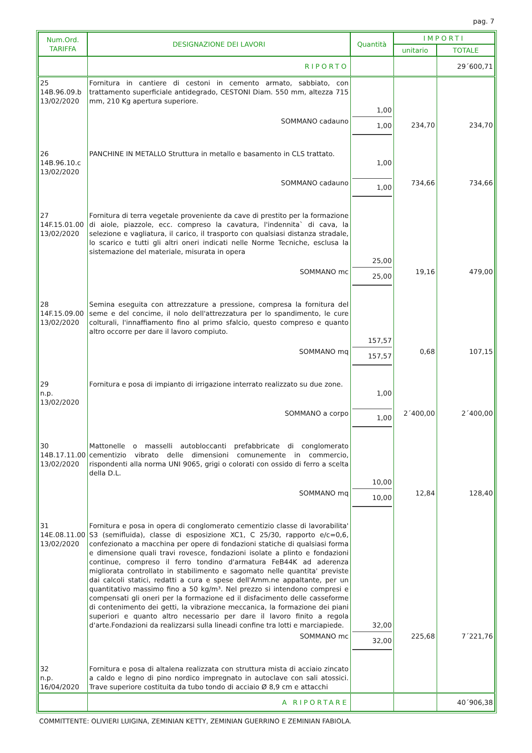pag. 7
| Num.Ord. TARIFFA | DESIGNAZIONE DEI LAVORI | Quantità | IMPORTI | |
| --- | --- | --- | --- | --- |
| | | | unitario | TOTALE |
| | RIPORTO | | | 29´600,71 |
| 25 14B.96.09.b 13/02/2020 | Fornitura in cantiere di cestoni in cemento armato, sabbiato, con trattamento superficiale antidegrado, CESTONI Diam. 550 mm, altezza 715 mm, 210 Kg apertura superiore. | 1,00 | | |
| | SOMMANO cadauno | 1,00 | 234,70 | 234,70 |
| 26 14B.96.10.c 13/02/2020 | PANCHINE IN METALLO Struttura in metallo e basamento in CLS trattato. | 1,00 | | |
| | SOMMANO cadauno | 1,00 | 734,66 | 734,66 |
| 27 14F.15.01.00 13/02/2020 | Fornitura di terra vegetale proveniente da cave di prestito per la formazione di aiole, piazzole, ecc. compreso la cavatura, l'indennita` di cava, la selezione e vagliatura, il carico, il trasporto con qualsiasi distanza stradale, lo scarico e tutti gli altri oneri indicati nelle Norme Tecniche, esclusa la sistemazione del materiale, misurata in opera | 25,00 | | |
| | SOMMANO mc | 25,00 | 19,16 | 479,00 |
| 28 14F.15.09.00 13/02/2020 | Semina eseguita con attrezzature a pressione, compresa la fornitura del seme e del concime, il nolo dell'attrezzatura per lo spandimento, le cure colturali, l'innaffiamento fino al primo sfalcio, questo compreso e quanto altro occorre per dare il lavoro compiuto. | 157,57 | | |
| | SOMMANO mq | 157,57 | 0,68 | 107,15 |
| 29 n.p. 13/02/2020 | Fornitura e posa di impianto di irrigazione interrato realizzato su due zone. | 1,00 | | |
| | SOMMANO a corpo | 1,00 | 2´400,00 | 2´400,00 |
| 30 14B.17.11.00 13/02/2020 | Mattonelle o masselli autobloccanti prefabbricate di conglomerato cementizio vibrato delle dimensioni comunemente in commercio, rispondenti alla norma UNI 9065, grigi o colorati con ossido di ferro a scelta della D.L. | 10,00 | | |
| | SOMMANO mq | 10,00 | 12,84 | 128,40 |
| 31 14E.08.11.00 13/02/2020 | Fornitura e posa in opera di conglomerato cementizio classe di lavorabilita' S3 (semifluida), classe di esposizione XC1, C 25/30, rapporto e/c=0,6, confezionato a macchina per opere di fondazioni statiche di qualsiasi forma e dimensione quali travi rovesce, fondazioni isolate a plinto e fondazioni continue, compreso il ferro tondino d'armatura FeB44K ad aderenza migliorata controllato in stabilimento e sagomato nelle quantita' previste dai calcoli statici, redatti a cura e spese dell'Amm.ne appaltante, per un quantitativo massimo fino a 50 kg/m³. Nel prezzo si intendono compresi e compensati gli oneri per la formazione ed il disfacimento delle casseforme di contenimento dei getti, la vibrazione meccanica, la formazione dei piani superiori e quanto altro necessario per dare il lavoro finito a regola d'arte.Fondazioni da realizzarsi sulla lineadi confine tra lotti e marciapiede. | 32,00 | | |
| | SOMMANO mc | 32,00 | 225,68 | 7´221,76 |
| 32 n.p. 16/04/2020 | Fornitura e posa di altalena realizzata con struttura mista di acciaio zincato a caldo e legno di pino nordico impregnato in autoclave con sali atossici. Trave superiore costituita da tubo tondo di acciaio Ø 8,9 cm e attacchi | | | |
| | A RIPORTARE | | | 40´906,38 |
COMMITTENTE: OLIVIERI LUIGINA, ZEMINIAN KETTY, ZEMINIAN GUERRINO E ZEMINIAN FABIOLA.